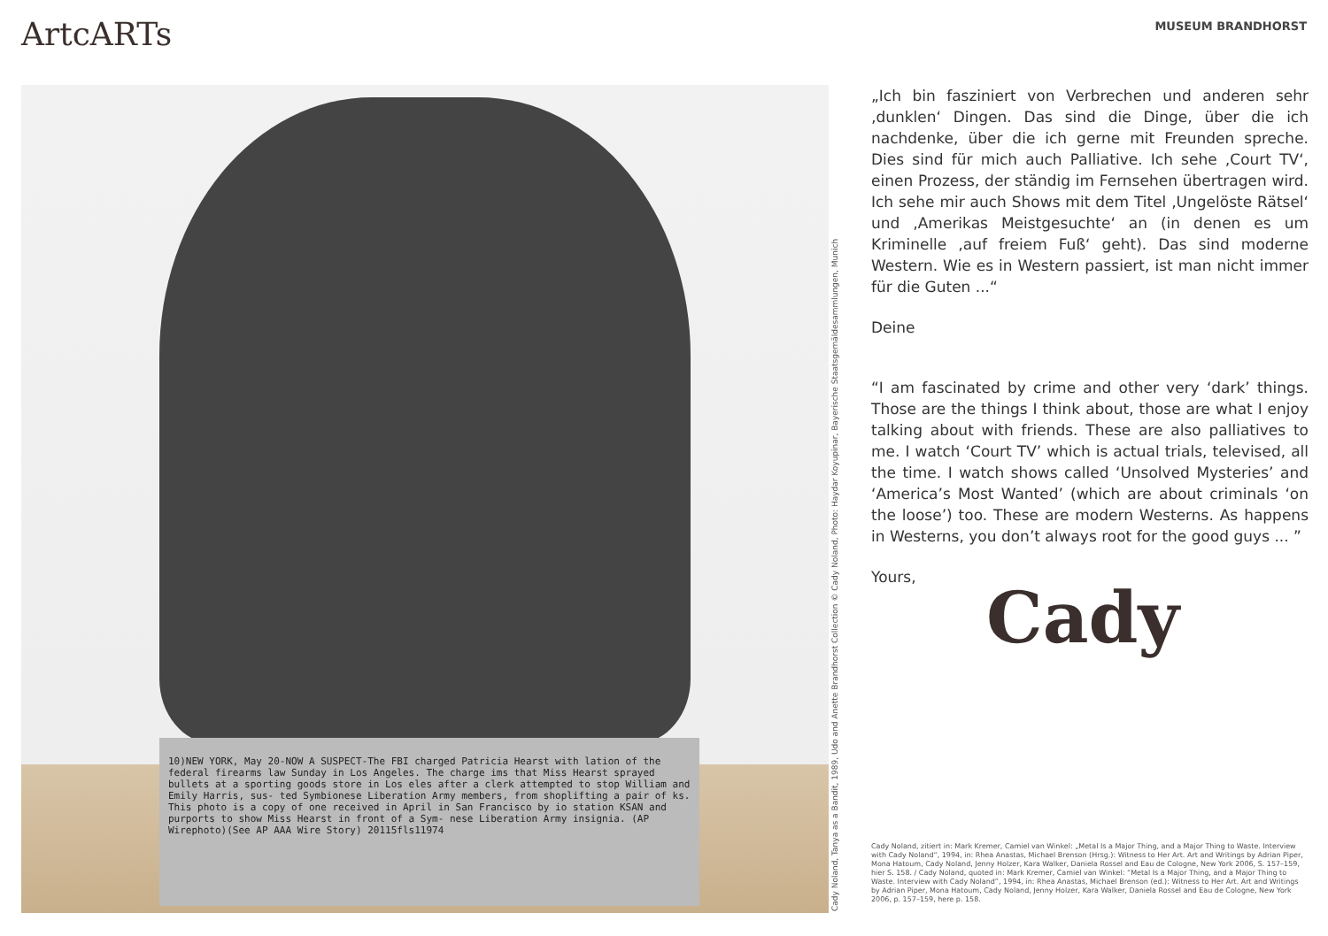ArtcARTs MUSEUM BRANDHORST
10)NEW YORK, May 20-NOW A SUSPECT-The FBI charged Patricia Hearst with lation of the federal firearms law Sunday in Los Angeles. The charge ims that Miss Hearst sprayed bullets at a sporting goods store in Los eles after a clerk attempted to stop William and Emily Harris, sus- ted Symbionese Liberation Army members, from shoplifting a pair of ks. This photo is a copy of one received in April in San Francisco by io station KSAN and purports to show Miss Hearst in front of a Sym- nese Liberation Army insignia. (AP Wirephoto)(See AP AAA Wire Story) 20115fls11974
Cady Noland, Tanya as a Bandit, 1989, Udo and Anette Brandhorst Collection © Cady Noland, Photo: Haydar Koyupinar, Bayerische Staatsgemäldesammlungen, Munich
„Ich bin fasziniert von Verbrechen und anderen sehr ‚dunklen‘ Dingen. Das sind die Dinge, über die ich nachdenke, über die ich gerne mit Freunden spreche. Dies sind für mich auch Palliative. Ich sehe ‚Court TV‘, einen Prozess, der ständig im Fernsehen übertragen wird. Ich sehe mir auch Shows mit dem Titel ‚Ungelöste Rätsel‘ und ‚Amerikas Meistgesuchte‘ an (in denen es um Kriminelle ‚auf freiem Fuß‘ geht). Das sind moderne Western. Wie es in Western passiert, ist man nicht immer für die Guten ...“
Deine
“I am fascinated by crime and other very ‘dark’ things. Those are the things I think about, those are what I enjoy talking about with friends. These are also palliatives to me. I watch ‘Court TV’ which is actual trials, televised, all the time. I watch shows called ‘Unsolved Mysteries’ and ‘America’s Most Wanted’ (which are about criminals ‘on the loose’) too. These are modern Westerns. As happens in Westerns, you don’t always root for the good guys ... ”
Yours,
Cady
Cady Noland, zitiert in: Mark Kremer, Camiel van Winkel: „Metal Is a Major Thing, and a Major Thing to Waste. Interview with Cady Noland“, 1994, in: Rhea Anastas, Michael Brenson (Hrsg.): Witness to Her Art. Art and Writings by Adrian Piper, Mona Hatoum, Cady Noland, Jenny Holzer, Kara Walker, Daniela Rossel and Eau de Cologne, New York 2006, S. 157–159, hier S. 158. / Cady Noland, quoted in: Mark Kremer, Camiel van Winkel: “Metal Is a Major Thing, and a Major Thing to Waste. Interview with Cady Noland”, 1994, in: Rhea Anastas, Michael Brenson (ed.): Witness to Her Art. Art and Writings by Adrian Piper, Mona Hatoum, Cady Noland, Jenny Holzer, Kara Walker, Daniela Rossel and Eau de Cologne, New York 2006, p. 157–159, here p. 158.